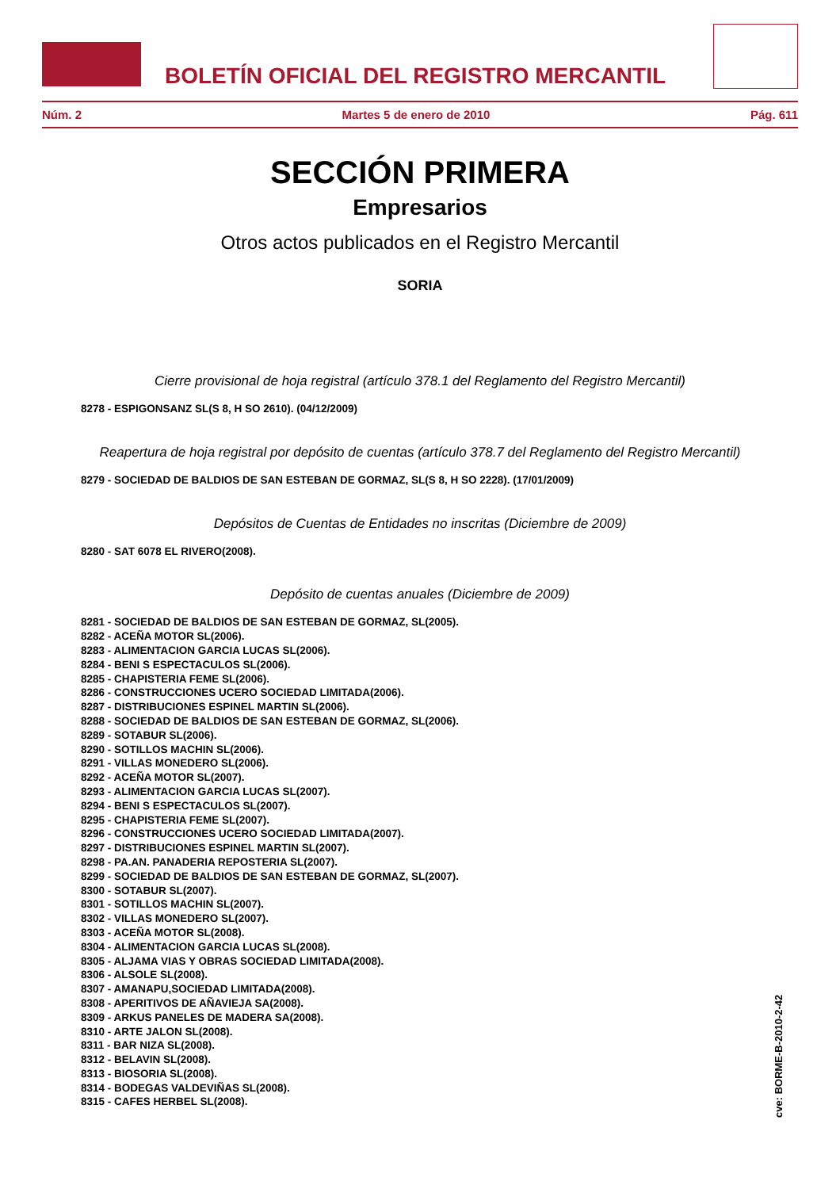BOLETÍN OFICIAL DEL REGISTRO MERCANTIL
Núm. 2 Martes 5 de enero de 2010 Pág. 611
SECCIÓN PRIMERA
Empresarios
Otros actos publicados en el Registro Mercantil
SORIA
Cierre provisional de hoja registral (artículo 378.1 del Reglamento del Registro Mercantil)
8278 - ESPIGONSANZ SL(S 8, H SO 2610). (04/12/2009)
Reapertura de hoja registral por depósito de cuentas (artículo 378.7 del Reglamento del Registro Mercantil)
8279 - SOCIEDAD DE BALDIOS DE SAN ESTEBAN DE GORMAZ, SL(S 8, H SO 2228). (17/01/2009)
Depósitos de Cuentas de Entidades no inscritas (Diciembre de 2009)
8280 - SAT 6078 EL RIVERO(2008).
Depósito de cuentas anuales (Diciembre de 2009)
8281 - SOCIEDAD DE BALDIOS DE SAN ESTEBAN DE GORMAZ, SL(2005).
8282 - ACEÑA MOTOR SL(2006).
8283 - ALIMENTACION GARCIA LUCAS SL(2006).
8284 - BENI S ESPECTACULOS SL(2006).
8285 - CHAPISTERIA FEME SL(2006).
8286 - CONSTRUCCIONES UCERO SOCIEDAD LIMITADA(2006).
8287 - DISTRIBUCIONES ESPINEL MARTIN SL(2006).
8288 - SOCIEDAD DE BALDIOS DE SAN ESTEBAN DE GORMAZ, SL(2006).
8289 - SOTABUR SL(2006).
8290 - SOTILLOS MACHIN SL(2006).
8291 - VILLAS MONEDERO SL(2006).
8292 - ACEÑA MOTOR SL(2007).
8293 - ALIMENTACION GARCIA LUCAS SL(2007).
8294 - BENI S ESPECTACULOS SL(2007).
8295 - CHAPISTERIA FEME SL(2007).
8296 - CONSTRUCCIONES UCERO SOCIEDAD LIMITADA(2007).
8297 - DISTRIBUCIONES ESPINEL MARTIN SL(2007).
8298 - PA.AN. PANADERIA REPOSTERIA SL(2007).
8299 - SOCIEDAD DE BALDIOS DE SAN ESTEBAN DE GORMAZ, SL(2007).
8300 - SOTABUR SL(2007).
8301 - SOTILLOS MACHIN SL(2007).
8302 - VILLAS MONEDERO SL(2007).
8303 - ACEÑA MOTOR SL(2008).
8304 - ALIMENTACION GARCIA LUCAS SL(2008).
8305 - ALJAMA VIAS Y OBRAS SOCIEDAD LIMITADA(2008).
8306 - ALSOLE SL(2008).
8307 - AMANAPU,SOCIEDAD LIMITADA(2008).
8308 - APERITIVOS DE AÑAVIEJA SA(2008).
8309 - ARKUS PANELES DE MADERA SA(2008).
8310 - ARTE JALON SL(2008).
8311 - BAR NIZA SL(2008).
8312 - BELAVIN SL(2008).
8313 - BIOSORIA SL(2008).
8314 - BODEGAS VALDEVIÑAS SL(2008).
8315 - CAFES HERBEL SL(2008).
cve: BORME-B-2010-2-42